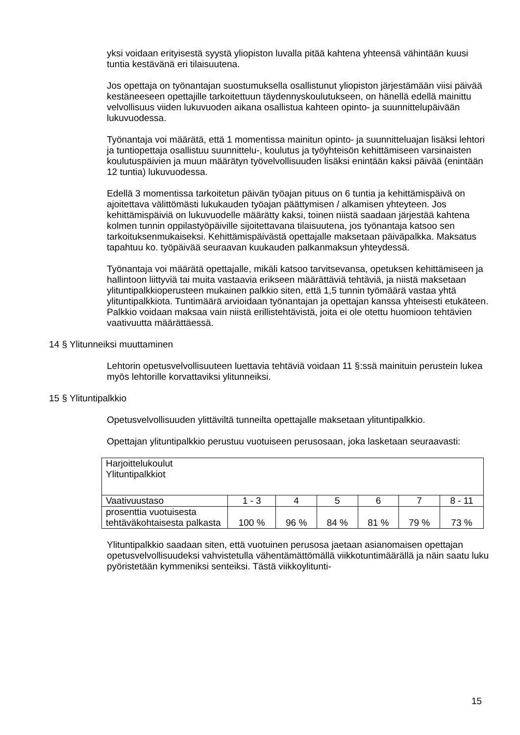yksi voidaan erityisestä syystä yliopiston luvalla pitää kahtena yhteensä vähintään kuusi tuntia kestävänä eri tilaisuutena.
Jos opettaja on työnantajan suostumuksella osallistunut yliopiston järjestämään viisi päivää kestäneeseen opettajille tarkoitettuun täydennyskoulutukseen, on hänellä edellä mainittu velvollisuus viiden lukuvuoden aikana osallistua kahteen opinto- ja suunnittelupäivään lukuvuodessa.
Työnantaja voi määrätä, että 1 momentissa mainitun opinto- ja suunnitteluajan lisäksi lehtori ja tuntiopettaja osallistuu suunnittelu-, koulutus ja työyhteisön kehittämiseen varsinaisten koulutuspäivien ja muun määrätyn työvelvollisuuden lisäksi enintään kaksi päivää (enintään 12 tuntia) lukuvuodessa.
Edellä 3 momentissa tarkoitetun päivän työajan pituus on 6 tuntia ja kehittämispäivä on ajoitettava välittömästi lukukauden työajan päättymisen / alkamisen yhteyteen. Jos kehittämispäiviä on lukuvuodelle määrätty kaksi, toinen niistä saadaan järjestää kahtena kolmen tunnin oppilastyöpäiville sijoitettavana tilaisuutena, jos työnantaja katsoo sen tarkoituksenmukaiseksi. Kehittämispäivästä opettajalle maksetaan päiväpalkka. Maksatus tapahtuu ko. työpäivää seuraavan kuukauden palkanmaksun yhteydessä.
Työnantaja voi määrätä opettajalle, mikäli katsoo tarvitsevansa, opetuksen kehittämiseen ja hallintoon liittyviä tai muita vastaavia erikseen määrättäviä tehtäviä, ja niistä maksetaan ylituntipalkkioperusteen mukainen palkkio siten, että 1,5 tunnin työmäärä vastaa yhtä ylituntipalkkiota. Tuntimäärä arvioidaan työnantajan ja opettajan kanssa yhteisesti etukäteen. Palkkio voidaan maksaa vain niistä erillistehtävistä, joita ei ole otettu huomioon tehtävien vaativuutta määrättäessä.
14 § Ylitunneiksi muuttaminen
Lehtorin opetusvelvollisuuteen luettavia tehtäviä voidaan 11 §:ssä mainituin perustein lukea myös lehtorille korvattaviksi ylitunneiksi.
15 § Ylituntipalkkio
Opetusvelvollisuuden ylittäviltä tunneilta opettajalle maksetaan ylituntipalkkio.
Opettajan ylituntipalkkio perustuu vuotuiseen perusosaan, joka lasketaan seuraavasti:
| Harjoittelukoulut Ylituntipalkkiot | | | | | | |
| Vaativuustaso | 1 - 3 | 4 | 5 | 6 | 7 | 8 - 11 |
| prosenttia vuotuisesta tehtäväkohtaisesta palkasta | 100 % | 96 % | 84 % | 81 % | 79 % | 73 % |
Ylituntipalkkio saadaan siten, että vuotuinen perusosa jaetaan asianomaisen opettajan opetusvelvollisuudeksi vahvistetulla vähentämättömällä viikkotuntimäärällä ja näin saatu luku pyöristetään kymmeniksi senteiksi. Tästä viikkoylitunti-
15